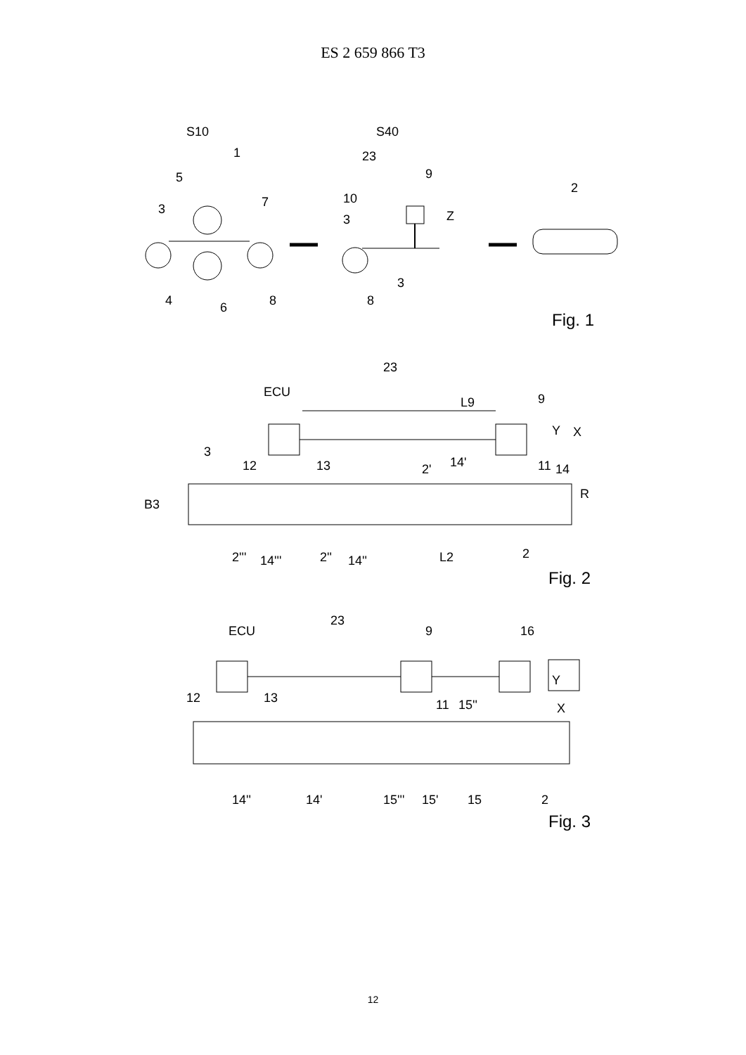ES 2 659 866 T3
S10
S40
23
9
2
1
5
7
3
4
6
8
10
3
3
8
Z
Fig. 1
23
ECU
L9
9
Y
X
3
12
13
2'
14'
11
14
R
B3
2'''
14'''
2''
14''
L2
2
Fig. 2
23
ECU
9
16
Y
X
12
13
11
15''
14''
14'
15'''
15'
15
2
Fig. 3
12